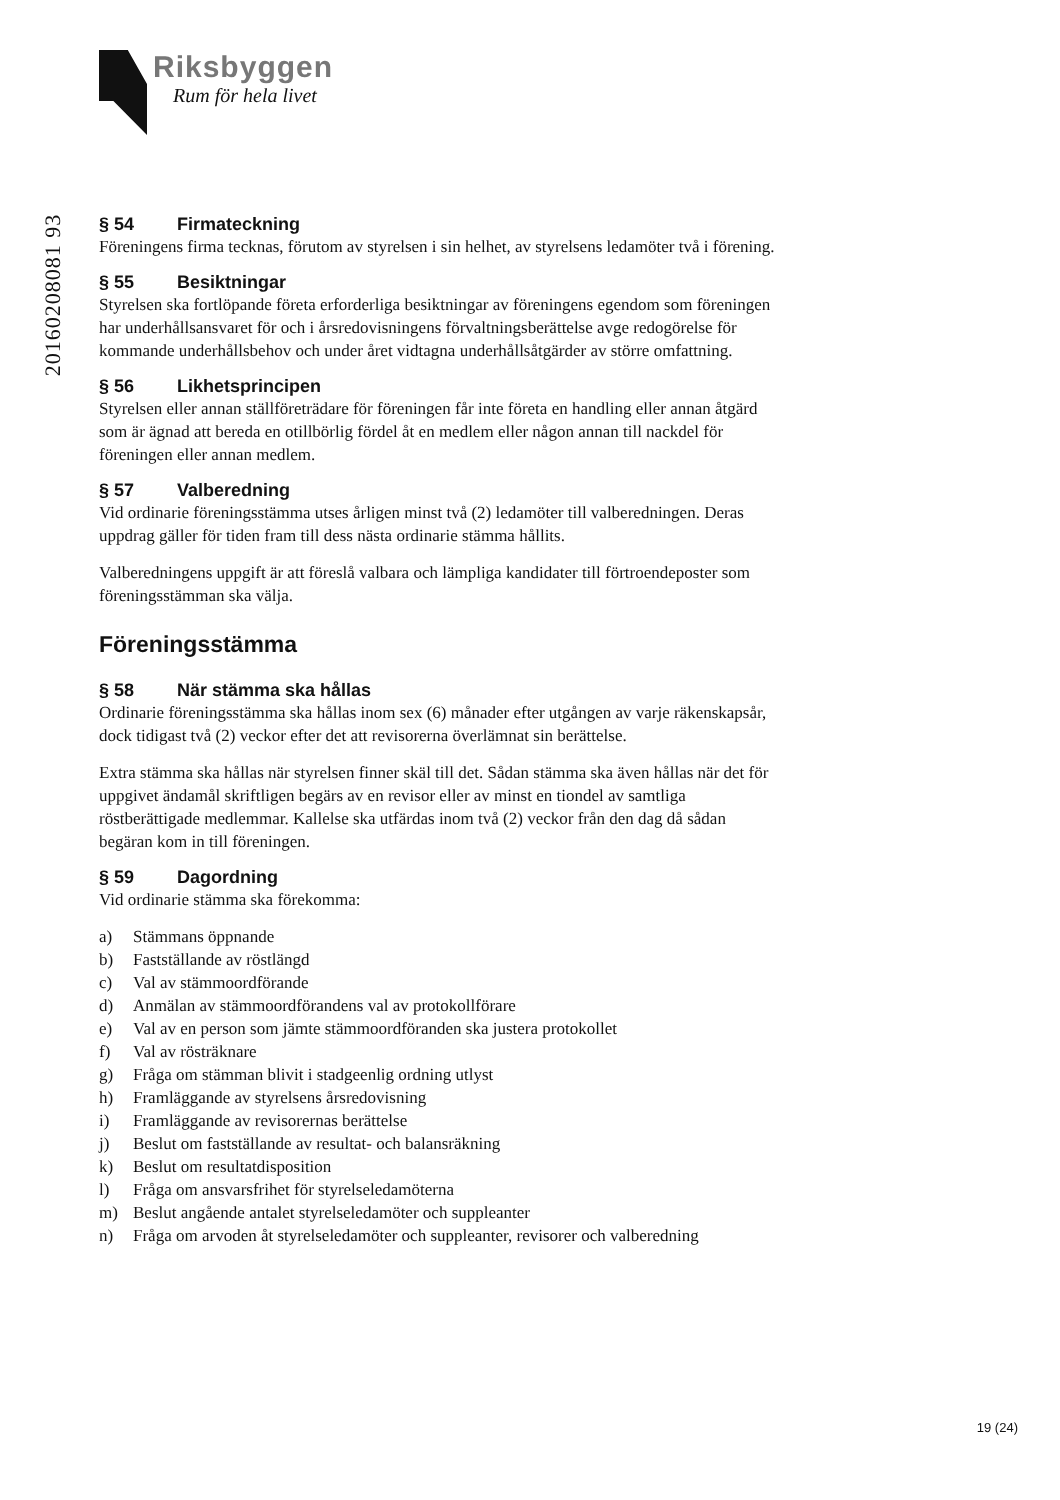20160208081 93
Riksbyggen
Rum för hela livet
§ 54 Firmateckning
Föreningens firma tecknas, förutom av styrelsen i sin helhet, av styrelsens ledamöter två i förening.
§ 55 Besiktningar
Styrelsen ska fortlöpande företa erforderliga besiktningar av föreningens egendom som föreningen har underhållsansvaret för och i årsredovisningens förvaltningsberättelse avge redogörelse för kommande underhållsbehov och under året vidtagna underhållsåtgärder av större omfattning.
§ 56 Likhetsprincipen
Styrelsen eller annan ställföreträdare för föreningen får inte företa en handling eller annan åtgärd som är ägnad att bereda en otillbörlig fördel åt en medlem eller någon annan till nackdel för föreningen eller annan medlem.
§ 57 Valberedning
Vid ordinarie föreningsstämma utses årligen minst två (2) ledamöter till valberedningen. Deras uppdrag gäller för tiden fram till dess nästa ordinarie stämma hållits.
Valberedningens uppgift är att föreslå valbara och lämpliga kandidater till förtroendeposter som föreningsstämman ska välja.
Föreningsstämma
§ 58 När stämma ska hållas
Ordinarie föreningsstämma ska hållas inom sex (6) månader efter utgången av varje räkenskapsår, dock tidigast två (2) veckor efter det att revisorerna överlämnat sin berättelse.
Extra stämma ska hållas när styrelsen finner skäl till det. Sådan stämma ska även hållas när det för uppgivet ändamål skriftligen begärs av en revisor eller av minst en tiondel av samtliga röstberättigade medlemmar. Kallelse ska utfärdas inom två (2) veckor från den dag då sådan begäran kom in till föreningen.
§ 59 Dagordning
Vid ordinarie stämma ska förekomma:
a) Stämmans öppnande
b) Fastställande av röstlängd
c) Val av stämmoordförande
d) Anmälan av stämmoordförandens val av protokollförare
e) Val av en person som jämte stämmoordföranden ska justera protokollet
f) Val av rösträknare
g) Fråga om stämman blivit i stadgeenlig ordning utlyst
h) Framläggande av styrelsens årsredovisning
i) Framläggande av revisorernas berättelse
j) Beslut om fastställande av resultat- och balansräkning
k) Beslut om resultatdisposition
l) Fråga om ansvarsfrihet för styrelseledamöterna
m) Beslut angående antalet styrelseledamöter och suppleanter
n) Fråga om arvoden åt styrelseledamöter och suppleanter, revisorer och valberedning
19 (24)